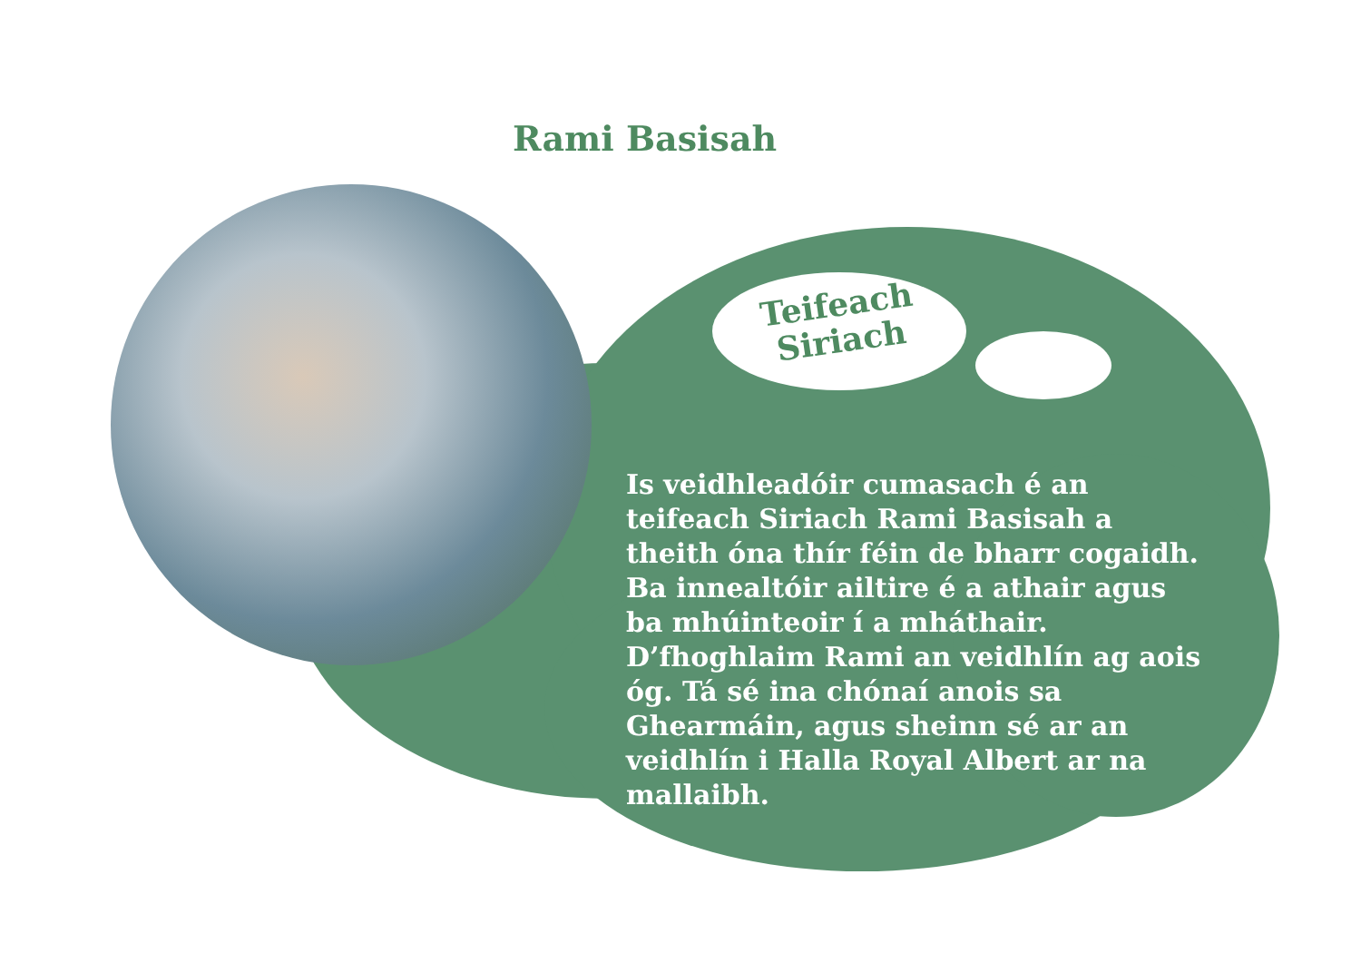Rami Basisah
Teifeach
Siriach
Is veidhleadóir cumasach é an teifeach Siriach Rami Basisah a theith óna thír féin de bharr cogaidh. Ba innealtóir ailtire é a athair agus ba mhúinteoir í a mháthair. D’fhoghlaim Rami an veidhlín ag aois óg. Tá sé ina chónaí anois sa Ghearmáin, agus sheinn sé ar an veidhlín i Halla Royal Albert ar na mallaibh.